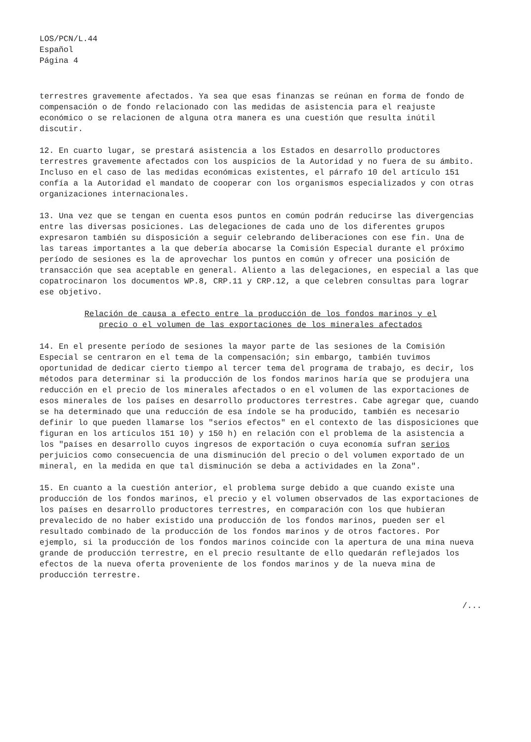LOS/PCN/L.44
Español
Página 4
terrestres gravemente afectados. Ya sea que esas finanzas se reúnan en forma de fondo de compensación o de fondo relacionado con las medidas de asistencia para el reajuste económico o se relacionen de alguna otra manera es una cuestión que resulta inútil discutir.
12. En cuarto lugar, se prestará asistencia a los Estados en desarrollo productores terrestres gravemente afectados con los auspicios de la Autoridad y no fuera de su ámbito. Incluso en el caso de las medidas económicas existentes, el párrafo 10 del artículo 151 confía a la Autoridad el mandato de cooperar con los organismos especializados y con otras organizaciones internacionales.
13. Una vez que se tengan en cuenta esos puntos en común podrán reducirse las divergencias entre las diversas posiciones. Las delegaciones de cada uno de los diferentes grupos expresaron también su disposición a seguir celebrando deliberaciones con ese fin. Una de las tareas importantes a la que debería abocarse la Comisión Especial durante el próximo período de sesiones es la de aprovechar los puntos en común y ofrecer una posición de transacción que sea aceptable en general. Aliento a las delegaciones, en especial a las que copatrocinaron los documentos WP.8, CRP.11 y CRP.12, a que celebren consultas para lograr ese objetivo.
Relación de causa a efecto entre la producción de los fondos marinos y el precio o el volumen de las exportaciones de los minerales afectados
14. En el presente período de sesiones la mayor parte de las sesiones de la Comisión Especial se centraron en el tema de la compensación; sin embargo, también tuvimos oportunidad de dedicar cierto tiempo al tercer tema del programa de trabajo, es decir, los métodos para determinar si la producción de los fondos marinos haría que se produjera una reducción en el precio de los minerales afectados o en el volumen de las exportaciones de esos minerales de los países en desarrollo productores terrestres. Cabe agregar que, cuando se ha determinado que una reducción de esa índole se ha producido, también es necesario definir lo que pueden llamarse los "serios efectos" en el contexto de las disposiciones que figuran en los artículos 151 10) y 150 h) en relación con el problema de la asistencia a los "países en desarrollo cuyos ingresos de exportación o cuya economía sufran serios perjuicios como consecuencia de una disminución del precio o del volumen exportado de un mineral, en la medida en que tal disminución se deba a actividades en la Zona".
15. En cuanto a la cuestión anterior, el problema surge debido a que cuando existe una producción de los fondos marinos, el precio y el volumen observados de las exportaciones de los países en desarrollo productores terrestres, en comparación con los que hubieran prevalecido de no haber existido una producción de los fondos marinos, pueden ser el resultado combinado de la producción de los fondos marinos y de otros factores. Por ejemplo, si la producción de los fondos marinos coincide con la apertura de una mina nueva grande de producción terrestre, en el precio resultante de ello quedarán reflejados los efectos de la nueva oferta proveniente de los fondos marinos y de la nueva mina de producción terrestre.
/...